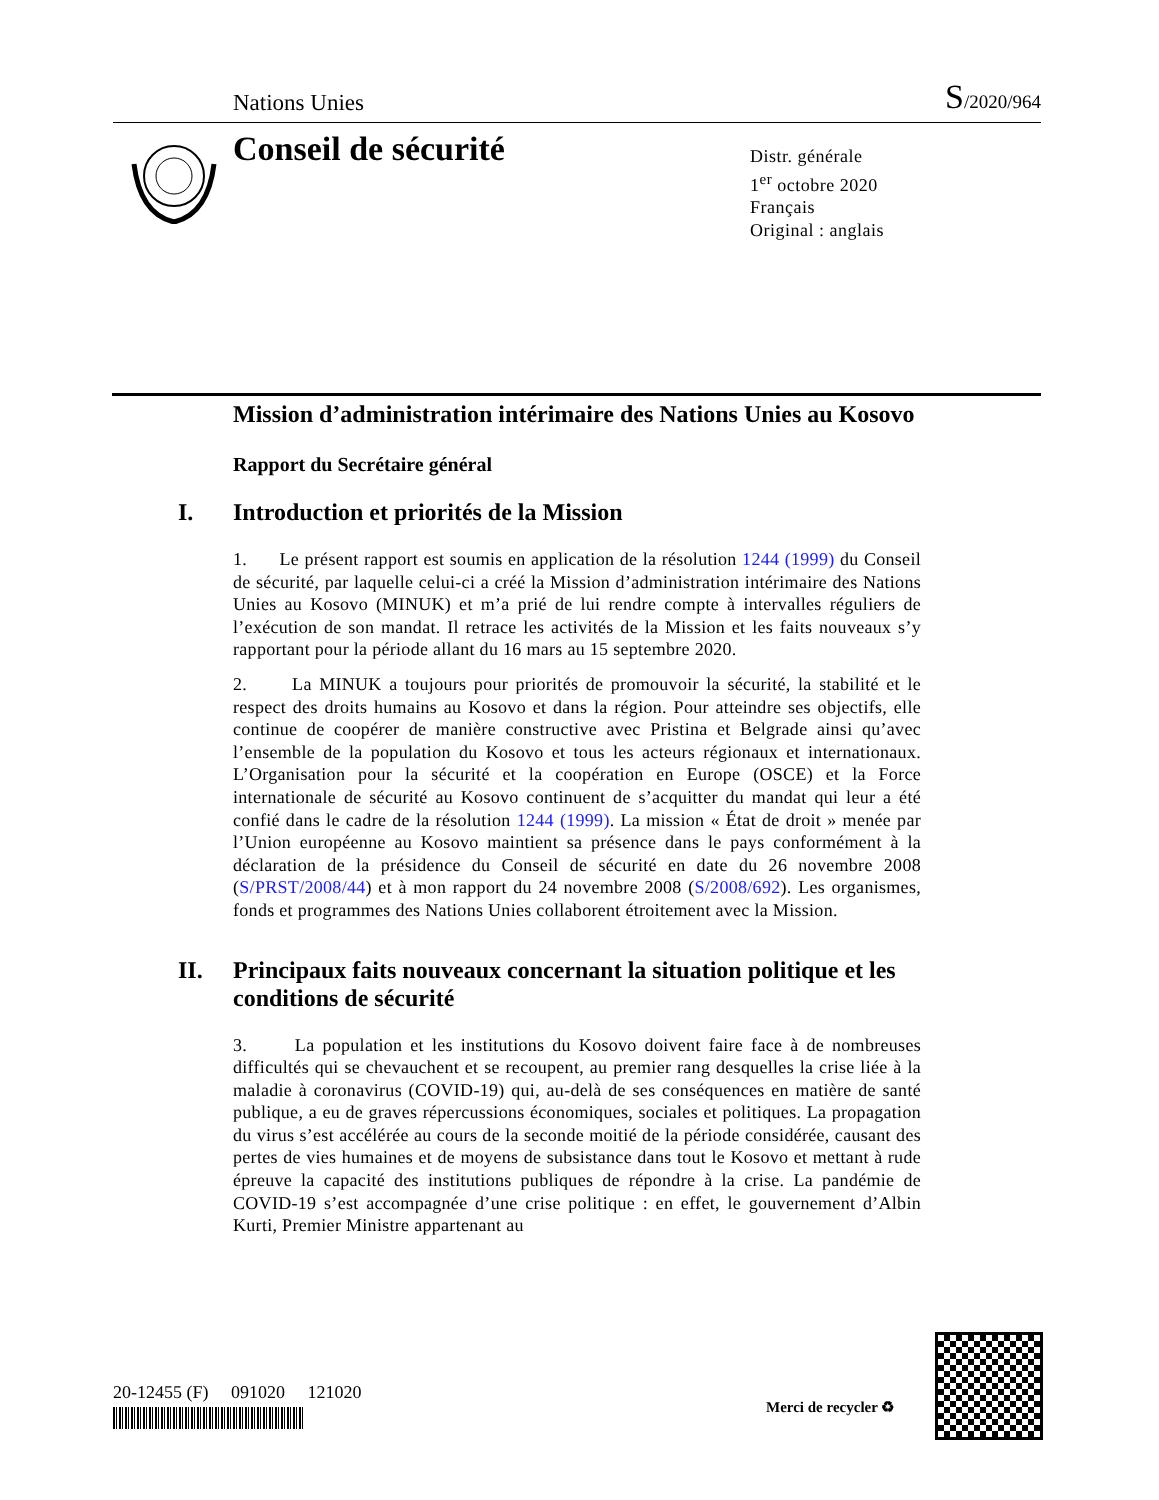Nations Unies
S/2020/964
Conseil de sécurité
Distr. générale
1<sup>er</sup> octobre 2020
Français
Original : anglais
Mission d’administration intérimaire des Nations Unies au Kosovo
Rapport du Secrétaire général
I. Introduction et priorités de la Mission
1. Le présent rapport est soumis en application de la résolution 1244 (1999) du Conseil de sécurité, par laquelle celui-ci a créé la Mission d’administration intérimaire des Nations Unies au Kosovo (MINUK) et m’a prié de lui rendre compte à intervalles réguliers de l’exécution de son mandat. Il retrace les activités de la Mission et les faits nouveaux s’y rapportant pour la période allant du 16 mars au 15 septembre 2020.
2. La MINUK a toujours pour priorités de promouvoir la sécurité, la stabilité et le respect des droits humains au Kosovo et dans la région. Pour atteindre ses objectifs, elle continue de coopérer de manière constructive avec Pristina et Belgrade ainsi qu’avec l’ensemble de la population du Kosovo et tous les acteurs régionaux et internationaux. L’Organisation pour la sécurité et la coopération en Europe (OSCE) et la Force internationale de sécurité au Kosovo continuent de s’acquitter du mandat qui leur a été confié dans le cadre de la résolution 1244 (1999). La mission « État de droit » menée par l’Union européenne au Kosovo maintient sa présence dans le pays conformément à la déclaration de la présidence du Conseil de sécurité en date du 26 novembre 2008 (S/PRST/2008/44) et à mon rapport du 24 novembre 2008 (S/2008/692). Les organismes, fonds et programmes des Nations Unies collaborent étroitement avec la Mission.
II. Principaux faits nouveaux concernant la situation politique et les conditions de sécurité
3. La population et les institutions du Kosovo doivent faire face à de nombreuses difficultés qui se chevauchent et se recoupent, au premier rang desquelles la crise liée à la maladie à coronavirus (COVID-19) qui, au-delà de ses conséquences en matière de santé publique, a eu de graves répercussions économiques, sociales et politiques. La propagation du virus s’est accélérée au cours de la seconde moitié de la période considérée, causant des pertes de vies humaines et de moyens de subsistance dans tout le Kosovo et mettant à rude épreuve la capacité des institutions publiques de répondre à la crise. La pandémie de COVID-19 s’est accompagnée d’une crise politique : en effet, le gouvernement d’Albin Kurti, Premier Ministre appartenant au
20-12455 (F) 091020 121020
Merci de recycler ♻